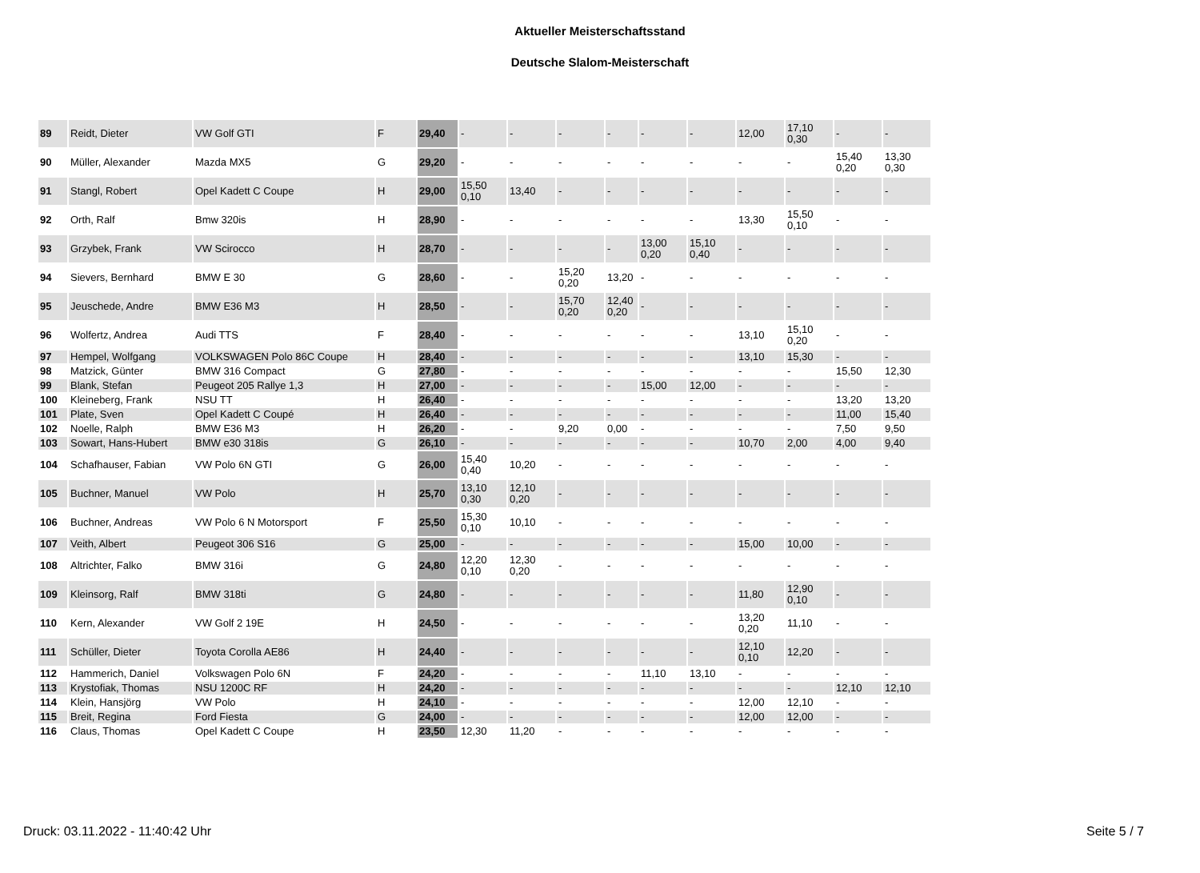Aktueller Meisterschaftsstand
Deutsche Slalom-Meisterschaft
| 89 | Reidt, Dieter | VW Golf GTI | F | 29,40 | - | - | - | - | - | - | 12,00 | 17,10 0,30 | - | - |
| 90 | Müller, Alexander | Mazda MX5 | G | 29,20 | - | - | - | - | - | - | - | - | 15,40 0,20 | 13,30 0,30 |
| 91 | Stangl, Robert | Opel Kadett C Coupe | H | 29,00 | 15,50 0,10 | 13,40 | - | - | - | - | - | - | - | - |
| 92 | Orth, Ralf | Bmw 320is | H | 28,90 | - | - | - | - | - | - | 13,30 | 15,50 0,10 | - | - |
| 93 | Grzybek, Frank | VW Scirocco | H | 28,70 | - | - | - | - | 13,00 0,20 | 15,10 0,40 | - | - | - | - |
| 94 | Sievers, Bernhard | BMW E 30 | G | 28,60 | - | - | 15,20 0,20 | 13,20 | - | - | - | - | - | - |
| 95 | Jeuschede, Andre | BMW E36 M3 | H | 28,50 | - | - | 15,70 0,20 | 12,40 0,20 | - | - | - | - | - | - |
| 96 | Wolfertz, Andrea | Audi TTS | F | 28,40 | - | - | - | - | - | - | 13,10 | 15,10 0,20 | - | - |
| 97 | Hempel, Wolfgang | VOLKSWAGEN Polo 86C Coupe | H | 28,40 | - | - | - | - | - | - | 13,10 | 15,30 | - | - |
| 98 | Matzick, Günter | BMW 316 Compact | G | 27,80 | - | - | - | - | - | - | - | - | 15,50 | 12,30 |
| 99 | Blank, Stefan | Peugeot 205 Rallye 1,3 | H | 27,00 | - | - | - | - | 15,00 | 12,00 | - | - | - | - |
| 100 | Kleineberg, Frank | NSU TT | H | 26,40 | - | - | - | - | - | - | - | - | 13,20 | 13,20 |
| 101 | Plate, Sven | Opel Kadett C Coupé | H | 26,40 | - | - | - | - | - | - | - | - | 11,00 | 15,40 |
| 102 | Noelle, Ralph | BMW E36 M3 | H | 26,20 | - | - | 9,20 | 0,00 | - | - | - | - | 7,50 | 9,50 |
| 103 | Sowart, Hans-Hubert | BMW e30 318is | G | 26,10 | - | - | - | - | - | - | 10,70 | 2,00 | 4,00 | 9,40 |
| 104 | Schafhauser, Fabian | VW Polo 6N GTI | G | 26,00 | 15,40 0,40 | 10,20 | - | - | - | - | - | - | - | - |
| 105 | Buchner, Manuel | VW Polo | H | 25,70 | 13,10 0,30 | 12,10 0,20 | - | - | - | - | - | - | - | - |
| 106 | Buchner, Andreas | VW Polo 6 N Motorsport | F | 25,50 | 15,30 0,10 | 10,10 | - | - | - | - | - | - | - | - |
| 107 | Veith, Albert | Peugeot 306 S16 | G | 25,00 | - | - | - | - | - | - | 15,00 | 10,00 | - | - |
| 108 | Altrichter, Falko | BMW 316i | G | 24,80 | 12,20 0,10 | 12,30 0,20 | - | - | - | - | - | - | - | - |
| 109 | Kleinsorg, Ralf | BMW 318ti | G | 24,80 | - | - | - | - | - | - | 11,80 | 12,90 0,10 | - | - |
| 110 | Kern, Alexander | VW Golf 2 19E | H | 24,50 | - | - | - | - | - | - | 13,20 0,20 | 11,10 | - | - |
| 111 | Schüller, Dieter | Toyota Corolla AE86 | H | 24,40 | - | - | - | - | - | - | 12,10 0,10 | 12,20 | - | - |
| 112 | Hammerich, Daniel | Volkswagen Polo 6N | F | 24,20 | - | - | - | - | 11,10 | 13,10 | - | - | - | - |
| 113 | Krystofiak, Thomas | NSU 1200C RF | H | 24,20 | - | - | - | - | - | - | - | - | 12,10 | 12,10 |
| 114 | Klein, Hansjörg | VW Polo | H | 24,10 | - | - | - | - | - | - | 12,00 | 12,10 | - | - |
| 115 | Breit, Regina | Ford Fiesta | G | 24,00 | - | - | - | - | - | - | 12,00 | 12,00 | - | - |
| 116 | Claus, Thomas | Opel Kadett C Coupe | H | 23,50 | 12,30 | 11,20 | - | - | - | - | - | - | - | - |
Druck: 03.11.2022 - 11:40:42 Uhr
Seite 5 / 7